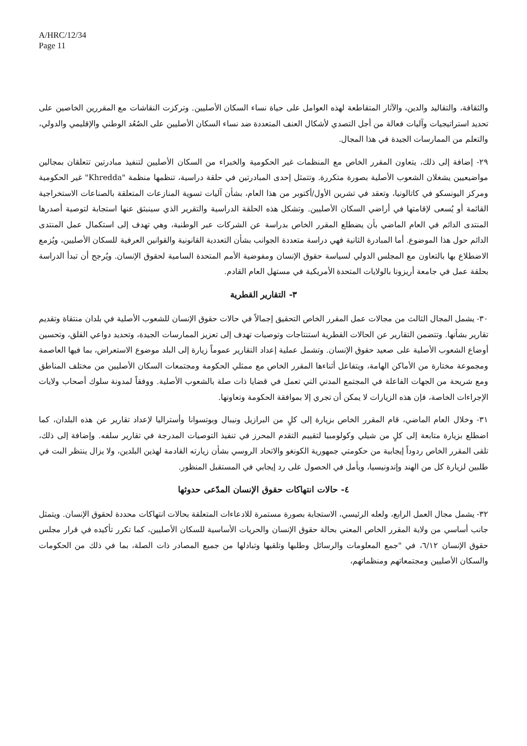A/HRC/12/34
Page 11
والثقافة، والتقاليد والدين، والآثار المتقاطعة لهذه العوامل على حياة نساء السكان الأصليين. وتركزت النقاشات مع المقررين الخاصين على تحديد استراتيجيات وآليات فعالة من أجل التصدي لأشكال العنف المتعددة ضد نساء السكان الأصليين على الصُعُد الوطني والإقليمي والدولي، والتعلم من الممارسات الجيدة في هذا المجال.
٢٩- إضافة إلى ذلك، يتعاون المقرر الخاص مع المنظمات غير الحكومية والخبراء من السكان الأصليين لتنفيذ مبادرتين تتعلقان بمجالين مواضيعيين يشغلان الشعوب الأصلية بصورة متكررة. وتتمثل إحدى المبادرتين في حلقة دراسية، تنظمها منظمة "Khredda" غير الحكومية ومركز اليونسكو في كاتالونيا، وتعقد في تشرين الأول/أكتوبر من هذا العام، بشأن آليات تسوية المنازعات المتعلقة بالصناعات الاستخراجية القائمة أو يُسعى لإقامتها في أراضي السكان الأصليين. وتشكل هذه الحلقة الدراسية والتقرير الذي سينبثق عنها استجابة لتوصية أصدرها المنتدى الدائم في العام الماضي بأن يضطلع المقرر الخاص بدراسة عن الشركات عبر الوطنية، وهي تهدف إلى استكمال عمل المنتدى الدائم حول هذا الموضوع. أما المبادرة الثانية فهي دراسة متعددة الجوانب بشأن التعددية القانونية والقوانين العرفية للسكان الأصليين، ويُزمع الاضطلاع بها بالتعاون مع المجلس الدولي لسياسة حقوق الإنسان ومفوضية الأمم المتحدة السامية لحقوق الإنسان. ويُرجح أن تبدأ الدراسة بحلقة عمل في جامعة أريزونا بالولايات المتحدة الأمريكية في مستهل العام القادم.
٣- التقارير القطرية
٣٠- يشمل المجال الثالث من مجالات عمل المقرر الخاص التحقيق إجمالاً في حالات حقوق الإنسان للشعوب الأصلية في بلدان منتقاة وتقديم تقارير بشأنها. وتتضمن التقارير عن الحالات القطرية استنتاجات وتوصيات تهدف إلى تعزيز الممارسات الجيدة، وتحديد دواعي القلق، وتحسين أوضاع الشعوب الأصلية على صعيد حقوق الإنسان. وتشمل عملية إعداد التقارير عموماً زيارة إلى البلد موضوع الاستعراض، بما فيها العاصمة ومجموعة مختارة من الأماكن الهامة، ويتفاعل أثناءها المقرر الخاص مع ممثلي الحكومة ومجتمعات السكان الأصليين من مختلف المناطق ومع شريحة من الجهات الفاعلة في المجتمع المدني التي تعمل في قضايا ذات صلة بالشعوب الأصلية. ووفقاً لمدونة سلوك أصحاب ولايات الإجراءات الخاصة، فإن هذه الزيارات لا يمكن أن تجري إلا بموافقة الحكومة وتعاونها.
٣١- وخلال العام الماضي، قام المقرر الخاص بزيارة إلى كلٍ من البرازيل ونيبال وبوتسوانا وأستراليا لإعداد تقارير عن هذه البلدان، كما اضطلع بزيارة متابعة إلى كلٍ من شيلي وكولومبيا لتقييم التقدم المحرز في تنفيذ التوصيات المدرجة في تقارير سلفه. وإضافة إلى ذلك، تلقى المقرر الخاص ردوداً إيجابية من حكومتي جمهورية الكونغو والاتحاد الروسي بشأن زيارته القادمة لهذين البلدين، ولا يزال ينتظر البت في طلبين لزيارة كل من الهند وإندونيسيا، ويأمل في الحصول على رد إيجابي في المستقبل المنظور.
٤- حالات انتهاكات حقوق الإنسان المدّعى حدوثها
٣٢- يشمل مجال العمل الرابع، ولعله الرئيسي، الاستجابة بصورة مستمرة للادعاءات المتعلقة بحالات انتهاكات محددة لحقوق الإنسان. ويتمثل جانب أساسي من ولاية المقرر الخاص المعني بحالة حقوق الإنسان والحريات الأساسية للسكان الأصليين، كما تكرر تأكيده في قرار مجلس حقوق الإنسان ٦/١٢، في "جمع المعلومات والرسائل وطلبها وتلقيها وتبادلها من جميع المصادر ذات الصلة، بما في ذلك من الحكومات والسكان الأصليين ومجتمعاتهم ومنظماتهم،